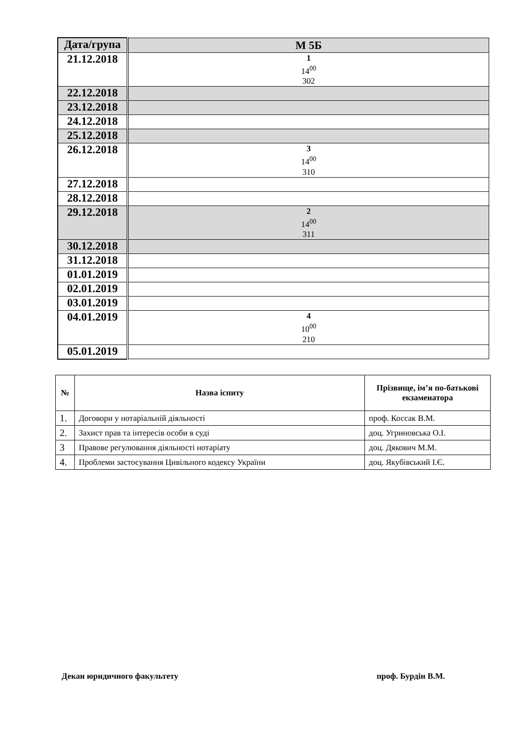| Дата/група | М 5Б |
| 21.12.2018 | 1 14<sup>00</sup> 302 |
| 22.12.2018 | |
| 23.12.2018 | |
| 24.12.2018 | |
| 25.12.2018 | |
| 26.12.2018 | 3 14<sup>00</sup> 310 |
| 27.12.2018 | |
| 28.12.2018 | |
| 29.12.2018 | 2 14<sup>00</sup> 311 |
| 30.12.2018 | |
| 31.12.2018 | |
| 01.01.2019 | |
| 02.01.2019 | |
| 03.01.2019 | |
| 04.01.2019 | 4 10<sup>00</sup> 210 |
| 05.01.2019 | |
| № | Назва іспиту | Прізвище, ім’я по-батькові екзаменатора |
| --- | --- | --- |
| 1. | Договори у нотаріальній діяльності | проф. Коссак В.М. |
| 2. | Захист прав та інтересів особи в суді | доц. Угриновська О.І. |
| 3 | Правове регулювання діяльності нотаріату | доц. Дякович М.М. |
| 4. | Проблеми застосування Цивільного кодексу України | доц. Якубівський І.Є. |
Декан юридичного факультету проф. Бурдін В.М.